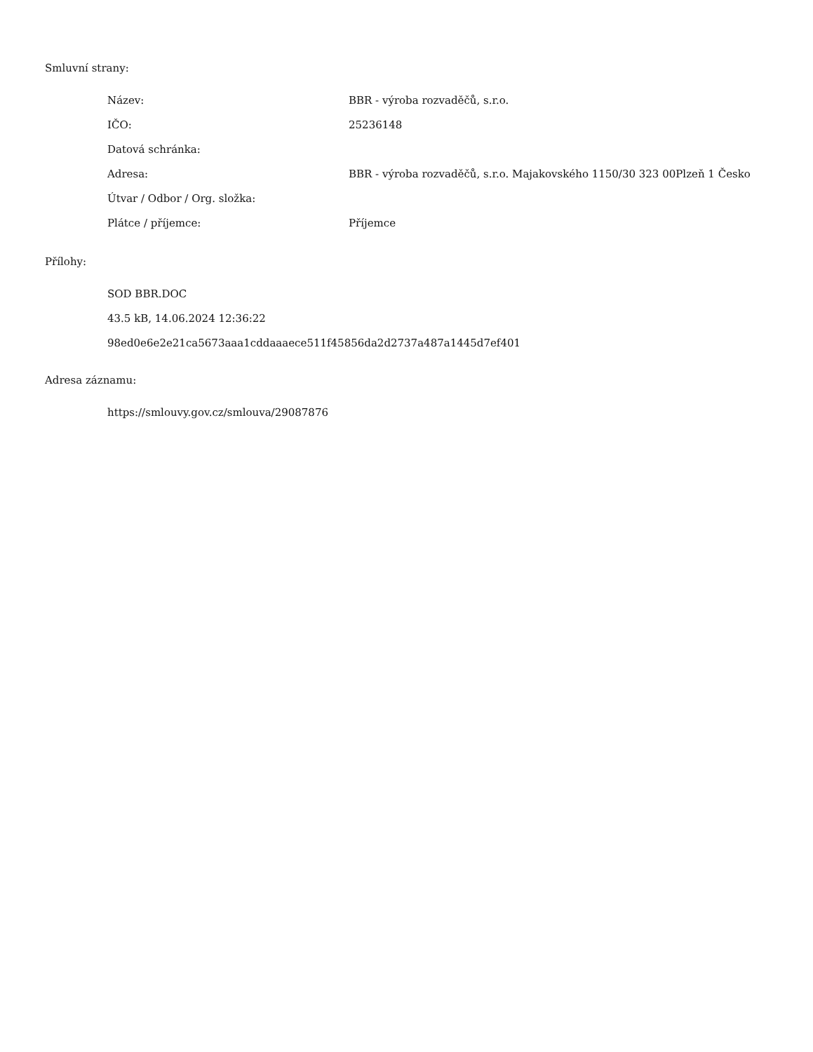Smluvní strany:
| Název: | BBR - výroba rozvaděčů, s.r.o. |
| IČO: | 25236148 |
| Datová schránka: | |
| Adresa: | BBR - výroba rozvaděčů, s.r.o. Majakovského 1150/30 323 00Plzeň 1 Česko |
| Útvar / Odbor / Org. složka: | |
| Plátce / příjemce: | Příjemce |
Přílohy:
SOD BBR.DOC
43.5 kB, 14.06.2024 12:36:22
98ed0e6e2e21ca5673aaa1cddaaaece511f45856da2d2737a487a1445d7ef401
Adresa záznamu:
https://smlouvy.gov.cz/smlouva/29087876